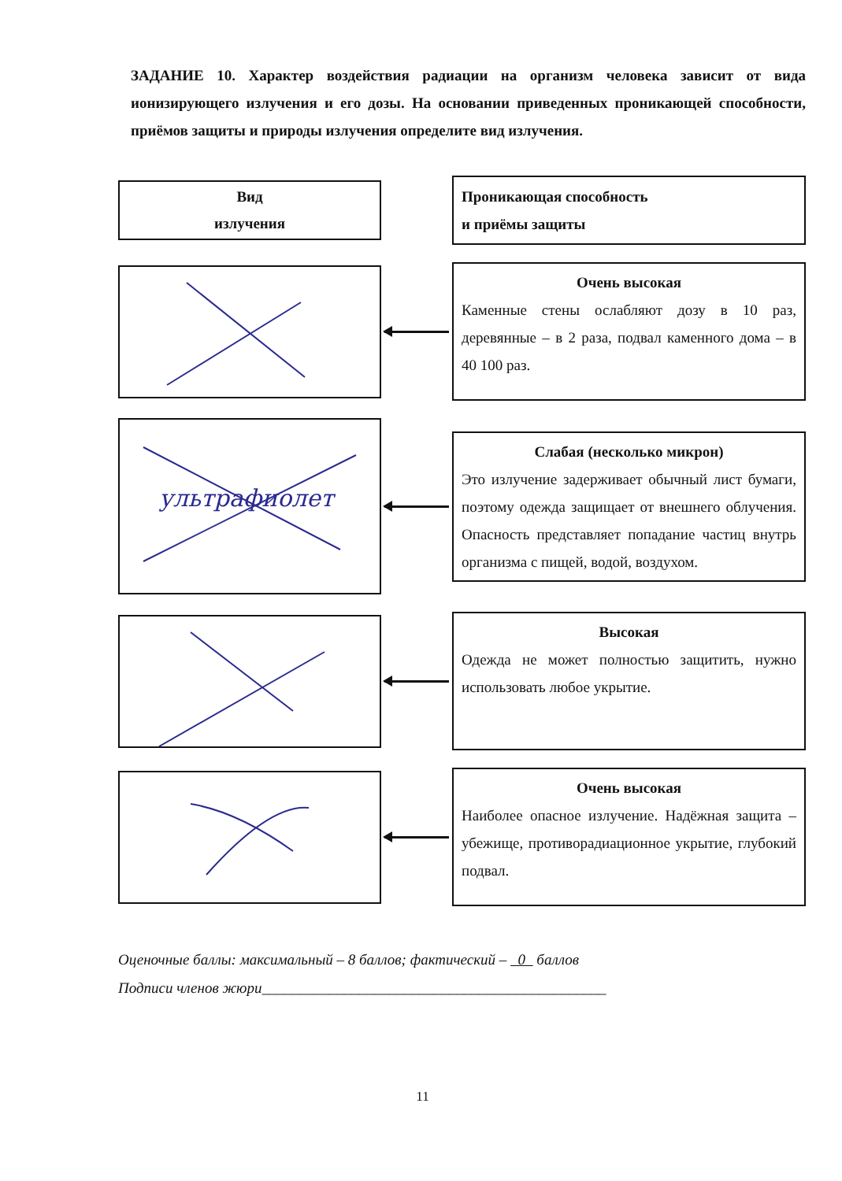ЗАДАНИЕ 10. Характер воздействия радиации на организм человека зависит от вида ионизирующего излучения и его дозы. На основании приведенных проникающей способности, приёмов защиты и природы излучения определите вид излучения.
Вид
излучения
Проникающая способность
и приёмы защиты
Очень высокая
Каменные стены ослабляют дозу в 10 раз, деревянные – в 2 раза, подвал каменного дома – в 40 100 раз.
ультрафиолет
Слабая (несколько микрон)
Это излучение задерживает обычный лист бумаги, поэтому одежда защищает от внешнего облучения. Опасность представляет попадание частиц внутрь организма с пищей, водой, воздухом.
Высокая
Одежда не может полностью защитить, нужно использовать любое укрытие.
Очень высокая
Наиболее опасное излучение. Надёжная защита – убежище, противорадиационное укрытие, глубокий подвал.
Оценочные баллы: максимальный – 8 баллов; фактический – 0 баллов
Подписи членов жюри______________________________________________
11